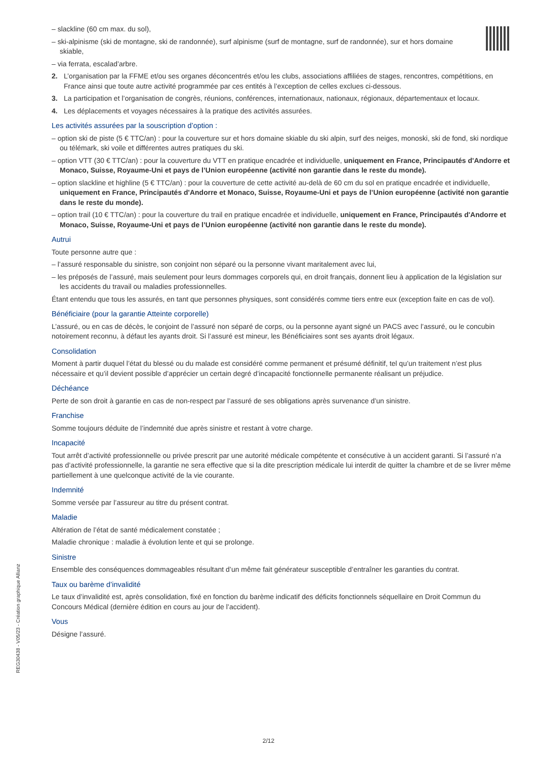– slackline (60 cm max. du sol),
– ski-alpinisme (ski de montagne, ski de randonnée), surf alpinisme (surf de montagne, surf de randonnée), sur et hors domaine skiable,
– via ferrata, escalad’arbre.
2. L’organisation par la FFME et/ou ses organes déconcentrés et/ou les clubs, associations affiliées de stages, rencontres, compétitions, en France ainsi que toute autre activité programmée par ces entités à l’exception de celles exclues ci-dessous.
3. La participation et l’organisation de congrès, réunions, conférences, internationaux, nationaux, régionaux, départementaux et locaux.
4. Les déplacements et voyages nécessaires à la pratique des activités assurées.
Les activités assurées par la souscription d’option :
– option ski de piste (5 € TTC/an) : pour la couverture sur et hors domaine skiable du ski alpin, surf des neiges, monoski, ski de fond, ski nordique ou télémark, ski voile et différentes autres pratiques du ski.
– option VTT (30 € TTC/an) : pour la couverture du VTT en pratique encadrée et individuelle, uniquement en France, Principautés d'Andorre et Monaco, Suisse, Royaume-Uni et pays de l’Union européenne (activité non garantie dans le reste du monde).
– option slackline et highline (5 € TTC/an) : pour la couverture de cette activité au-delà de 60 cm du sol en pratique encadrée et individuelle, uniquement en France, Principautés d'Andorre et Monaco, Suisse, Royaume-Uni et pays de l’Union européenne (activité non garantie dans le reste du monde).
– option trail (10 € TTC/an) : pour la couverture du trail en pratique encadrée et individuelle, uniquement en France, Principautés d'Andorre et Monaco, Suisse, Royaume-Uni et pays de l’Union européenne (activité non garantie dans le reste du monde).
Autrui
Toute personne autre que :
– l’assuré responsable du sinistre, son conjoint non séparé ou la personne vivant maritalement avec lui,
– les préposés de l’assuré, mais seulement pour leurs dommages corporels qui, en droit français, donnent lieu à application de la législation sur les accidents du travail ou maladies professionnelles.
Étant entendu que tous les assurés, en tant que personnes physiques, sont considérés comme tiers entre eux (exception faite en cas de vol).
Bénéficiaire (pour la garantie Atteinte corporelle)
L’assuré, ou en cas de décès, le conjoint de l’assuré non séparé de corps, ou la personne ayant signé un PACS avec l’assuré, ou le concubin notoirement reconnu, à défaut les ayants droit. Si l’assuré est mineur, les Bénéficiaires sont ses ayants droit légaux.
Consolidation
Moment à partir duquel l’état du blessé ou du malade est considéré comme permanent et présumé définitif, tel qu’un traitement n’est plus nécessaire et qu’il devient possible d’apprécier un certain degré d’incapacité fonctionnelle permanente réalisant un préjudice.
Déchéance
Perte de son droit à garantie en cas de non-respect par l’assuré de ses obligations après survenance d’un sinistre.
Franchise
Somme toujours déduite de l’indemnité due après sinistre et restant à votre charge.
Incapacité
Tout arrêt d’activité professionnelle ou privée prescrit par une autorité médicale compétente et consécutive à un accident garanti. Si l’assuré n’a pas d’activité professionnelle, la garantie ne sera effective que si la dite prescription médicale lui interdit de quitter la chambre et de se livrer même partiellement à une quelconque activité de la vie courante.
Indemnité
Somme versée par l’assureur au titre du présent contrat.
Maladie
Altération de l’état de santé médicalement constatée ;
Maladie chronique : maladie à évolution lente et qui se prolonge.
Sinistre
Ensemble des conséquences dommageables résultant d’un même fait générateur susceptible d’entraîner les garanties du contrat.
Taux ou barème d’invalidité
Le taux d’invalidité est, après consolidation, fixé en fonction du barème indicatif des déficits fonctionnels séquellaire en Droit Commun du Concours Médical (dernière édition en cours au jour de l’accident).
Vous
Désigne l’assuré.
REG30438 - V05/23 - Création graphique Allianz
2/12